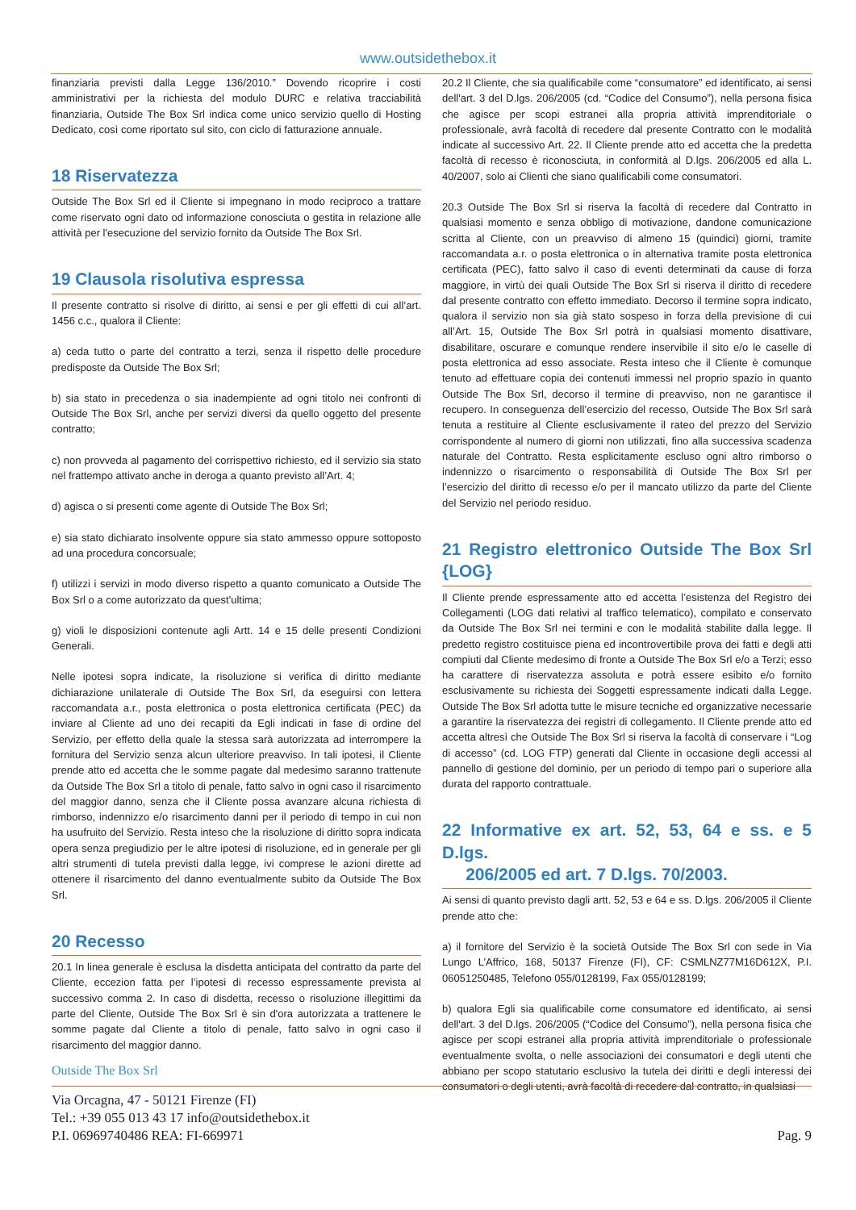www.outsidethebox.it
finanziaria previsti dalla Legge 136/2010.” Dovendo ricoprire i costi amministrativi per la richiesta del modulo DURC e relativa tracciabilità finanziaria, Outside The Box Srl indica come unico servizio quello di Hosting Dedicato, così come riportato sul sito, con ciclo di fatturazione annuale.
18 Riservatezza
Outside The Box Srl ed il Cliente si impegnano in modo reciproco a trattare come riservato ogni dato od informazione conosciuta o gestita in relazione alle attività per l'esecuzione del servizio fornito da Outside The Box Srl.
19 Clausola risolutiva espressa
Il presente contratto si risolve di diritto, ai sensi e per gli effetti di cui all’art. 1456 c.c., qualora il Cliente:
a) ceda tutto o parte del contratto a terzi, senza il rispetto delle procedure predisposte da Outside The Box Srl;
b) sia stato in precedenza o sia inadempiente ad ogni titolo nei confronti di Outside The Box Srl, anche per servizi diversi da quello oggetto del presente contratto;
c) non provveda al pagamento del corrispettivo richiesto, ed il servizio sia stato nel frattempo attivato anche in deroga a quanto previsto all’Art. 4;
d) agisca o si presenti come agente di Outside The Box Srl;
e) sia stato dichiarato insolvente oppure sia stato ammesso oppure sottoposto ad una procedura concorsuale;
f) utilizzi i servizi in modo diverso rispetto a quanto comunicato a Outside The Box Srl o a come autorizzato da quest'ultima;
g) violi le disposizioni contenute agli Artt. 14 e 15 delle presenti Condizioni Generali.
Nelle ipotesi sopra indicate, la risoluzione si verifica di diritto mediante dichiarazione unilaterale di Outside The Box Srl, da eseguirsi con lettera raccomandata a.r., posta elettronica o posta elettronica certificata (PEC) da inviare al Cliente ad uno dei recapiti da Egli indicati in fase di ordine del Servizio, per effetto della quale la stessa sarà autorizzata ad interrompere la fornitura del Servizio senza alcun ulteriore preavviso. In tali ipotesi, il Cliente prende atto ed accetta che le somme pagate dal medesimo saranno trattenute da Outside The Box Srl a titolo di penale, fatto salvo in ogni caso il risarcimento del maggior danno, senza che il Cliente possa avanzare alcuna richiesta di rimborso, indennizzo e/o risarcimento danni per il periodo di tempo in cui non ha usufruito del Servizio. Resta inteso che la risoluzione di diritto sopra indicata opera senza pregiudizio per le altre ipotesi di risoluzione, ed in generale per gli altri strumenti di tutela previsti dalla legge, ivi comprese le azioni dirette ad ottenere il risarcimento del danno eventualmente subito da Outside The Box Srl.
20 Recesso
20.1 In linea generale è esclusa la disdetta anticipata del contratto da parte del Cliente, eccezion fatta per l’ipotesi di recesso espressamente prevista al successivo comma 2. In caso di disdetta, recesso o risoluzione illegittimi da parte del Cliente, Outside The Box Srl è sin d'ora autorizzata a trattenere le somme pagate dal Cliente a titolo di penale, fatto salvo in ogni caso il risarcimento del maggior danno.
20.2 Il Cliente, che sia qualificabile come “consumatore” ed identificato, ai sensi dell'art. 3 del D.lgs. 206/2005 (cd. “Codice del Consumo”), nella persona fisica che agisce per scopi estranei alla propria attività imprenditoriale o professionale, avrà facoltà di recedere dal presente Contratto con le modalità indicate al successivo Art. 22. Il Cliente prende atto ed accetta che la predetta facoltà di recesso è riconosciuta, in conformità al D.lgs. 206/2005 ed alla L. 40/2007, solo ai Clienti che siano qualificabili come consumatori.
20.3 Outside The Box Srl si riserva la facoltà di recedere dal Contratto in qualsiasi momento e senza obbligo di motivazione, dandone comunicazione scritta al Cliente, con un preavviso di almeno 15 (quindici) giorni, tramite raccomandata a.r. o posta elettronica o in alternativa tramite posta elettronica certificata (PEC), fatto salvo il caso di eventi determinati da cause di forza maggiore, in virtù dei quali Outside The Box Srl si riserva il diritto di recedere dal presente contratto con effetto immediato. Decorso il termine sopra indicato, qualora il servizio non sia già stato sospeso in forza della previsione di cui all’Art. 15, Outside The Box Srl potrà in qualsiasi momento disattivare, disabilitare, oscurare e comunque rendere inservibile il sito e/o le caselle di posta elettronica ad esso associate. Resta inteso che il Cliente è comunque tenuto ad effettuare copia dei contenuti immessi nel proprio spazio in quanto Outside The Box Srl, decorso il termine di preavviso, non ne garantisce il recupero. In conseguenza dell’esercizio del recesso, Outside The Box Srl sarà tenuta a restituire al Cliente esclusivamente il rateo del prezzo del Servizio corrispondente al numero di giorni non utilizzati, fino alla successiva scadenza naturale del Contratto. Resta esplicitamente escluso ogni altro rimborso o indennizzo o risarcimento o responsabilità di Outside The Box Srl per l’esercizio del diritto di recesso e/o per il mancato utilizzo da parte del Cliente del Servizio nel periodo residuo.
21 Registro elettronico Outside The Box Srl {LOG}
Il Cliente prende espressamente atto ed accetta l’esistenza del Registro dei Collegamenti (LOG dati relativi al traffico telematico), compilato e conservato da Outside The Box Srl nei termini e con le modalità stabilite dalla legge. Il predetto registro costituisce piena ed incontrovertibile prova dei fatti e degli atti compiuti dal Cliente medesimo di fronte a Outside The Box Srl e/o a Terzi; esso ha carattere di riservatezza assoluta e potrà essere esibito e/o fornito esclusivamente su richiesta dei Soggetti espressamente indicati dalla Legge. Outside The Box Srl adotta tutte le misure tecniche ed organizzative necessarie a garantire la riservatezza dei registri di collegamento. Il Cliente prende atto ed accetta altresì che Outside The Box Srl si riserva la facoltà di conservare i “Log di accesso” (cd. LOG FTP) generati dal Cliente in occasione degli accessi al pannello di gestione del dominio, per un periodo di tempo pari o superiore alla durata del rapporto contrattuale.
22 Informative ex art. 52, 53, 64 e ss. e 5 D.lgs.
206/2005 ed art. 7 D.lgs. 70/2003.
Ai sensi di quanto previsto dagli artt. 52, 53 e 64 e ss. D.lgs. 206/2005 il Cliente prende atto che:
a) il fornitore del Servizio è la società Outside The Box Srl con sede in Via Lungo L’Affrico, 168, 50137 Firenze (FI), CF: CSMLNZ77M16D612X, P.I. 06051250485, Telefono 055/0128199, Fax 055/0128199;
b) qualora Egli sia qualificabile come consumatore ed identificato, ai sensi dell'art. 3 del D.lgs. 206/2005 (“Codice del Consumo”), nella persona fisica che agisce per scopi estranei alla propria attività imprenditoriale o professionale eventualmente svolta, o nelle associazioni dei consumatori e degli utenti che abbiano per scopo statutario esclusivo la tutela dei diritti e degli interessi dei consumatori o degli utenti, avrà facoltà di recedere dal contratto, in qualsiasi
Outside The Box Srl
Via Orcagna, 47 - 50121 Firenze (FI)
Tel.: +39 055 013 43 17 info@outsidethebox.it
P.I. 06969740486 REA: FI-669971
Pag. 9